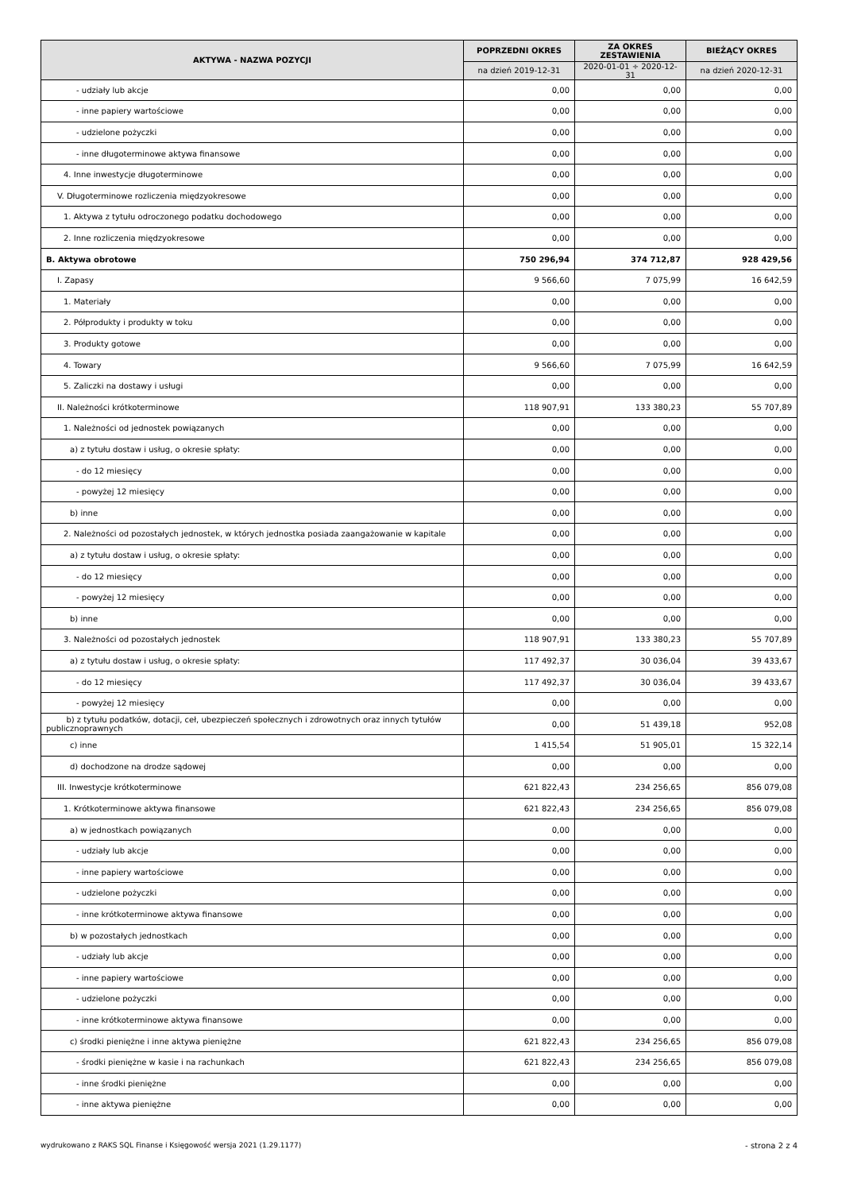| AKTYWA - NAZWA POZYCJI | POPRZEDNI OKRES | ZA OKRES ZESTAWIENIA | BIEŻĄCY OKRES |
| --- | --- | --- | --- |
| | na dzień 2019-12-31 | 2020-01-01 ÷ 2020-12-31 | na dzień 2020-12-31 |
| - udziały lub akcje | 0,00 | 0,00 | 0,00 |
| - inne papiery wartościowe | 0,00 | 0,00 | 0,00 |
| - udzielone pożyczki | 0,00 | 0,00 | 0,00 |
| - inne długoterminowe aktywa finansowe | 0,00 | 0,00 | 0,00 |
| 4. Inne inwestycje długoterminowe | 0,00 | 0,00 | 0,00 |
| V. Długoterminowe rozliczenia międzyokresowe | 0,00 | 0,00 | 0,00 |
| 1. Aktywa z tytułu odroczonego podatku dochodowego | 0,00 | 0,00 | 0,00 |
| 2. Inne rozliczenia międzyokresowe | 0,00 | 0,00 | 0,00 |
| B. Aktywa obrotowe | 750 296,94 | 374 712,87 | 928 429,56 |
| I. Zapasy | 9 566,60 | 7 075,99 | 16 642,59 |
| 1. Materiały | 0,00 | 0,00 | 0,00 |
| 2. Półprodukty i produkty w toku | 0,00 | 0,00 | 0,00 |
| 3. Produkty gotowe | 0,00 | 0,00 | 0,00 |
| 4. Towary | 9 566,60 | 7 075,99 | 16 642,59 |
| 5. Zaliczki na dostawy i usługi | 0,00 | 0,00 | 0,00 |
| II. Należności krótkoterminowe | 118 907,91 | 133 380,23 | 55 707,89 |
| 1. Należności od jednostek powiązanych | 0,00 | 0,00 | 0,00 |
| a) z tytułu dostaw i usług, o okresie spłaty: | 0,00 | 0,00 | 0,00 |
| - do 12 miesięcy | 0,00 | 0,00 | 0,00 |
| - powyżej 12 miesięcy | 0,00 | 0,00 | 0,00 |
| b) inne | 0,00 | 0,00 | 0,00 |
| 2. Należności od pozostałych jednostek, w których jednostka posiada zaangażowanie w kapitale | 0,00 | 0,00 | 0,00 |
| a) z tytułu dostaw i usług, o okresie spłaty: | 0,00 | 0,00 | 0,00 |
| - do 12 miesięcy | 0,00 | 0,00 | 0,00 |
| - powyżej 12 miesięcy | 0,00 | 0,00 | 0,00 |
| b) inne | 0,00 | 0,00 | 0,00 |
| 3. Należności od pozostałych jednostek | 118 907,91 | 133 380,23 | 55 707,89 |
| a) z tytułu dostaw i usług, o okresie spłaty: | 117 492,37 | 30 036,04 | 39 433,67 |
| - do 12 miesięcy | 117 492,37 | 30 036,04 | 39 433,67 |
| - powyżej 12 miesięcy | 0,00 | 0,00 | 0,00 |
| b) z tytułu podatków, dotacji, ceł, ubezpieczeń społecznych i zdrowotnych oraz innych tytułów publicznoprawnych | 0,00 | 51 439,18 | 952,08 |
| c) inne | 1 415,54 | 51 905,01 | 15 322,14 |
| d) dochodzone na drodze sądowej | 0,00 | 0,00 | 0,00 |
| III. Inwestycje krótkoterminowe | 621 822,43 | 234 256,65 | 856 079,08 |
| 1. Krótkoterminowe aktywa finansowe | 621 822,43 | 234 256,65 | 856 079,08 |
| a) w jednostkach powiązanych | 0,00 | 0,00 | 0,00 |
| - udziały lub akcje | 0,00 | 0,00 | 0,00 |
| - inne papiery wartościowe | 0,00 | 0,00 | 0,00 |
| - udzielone pożyczki | 0,00 | 0,00 | 0,00 |
| - inne krótkoterminowe aktywa finansowe | 0,00 | 0,00 | 0,00 |
| b) w pozostałych jednostkach | 0,00 | 0,00 | 0,00 |
| - udziały lub akcje | 0,00 | 0,00 | 0,00 |
| - inne papiery wartościowe | 0,00 | 0,00 | 0,00 |
| - udzielone pożyczki | 0,00 | 0,00 | 0,00 |
| - inne krótkoterminowe aktywa finansowe | 0,00 | 0,00 | 0,00 |
| c) środki pieniężne i inne aktywa pieniężne | 621 822,43 | 234 256,65 | 856 079,08 |
| - środki pieniężne w kasie i na rachunkach | 621 822,43 | 234 256,65 | 856 079,08 |
| - inne środki pieniężne | 0,00 | 0,00 | 0,00 |
| - inne aktywa pieniężne | 0,00 | 0,00 | 0,00 |
wydrukowano z RAKS SQL Finanse i Księgowość wersja 2021 (1.29.1177) - strona 2 z 4